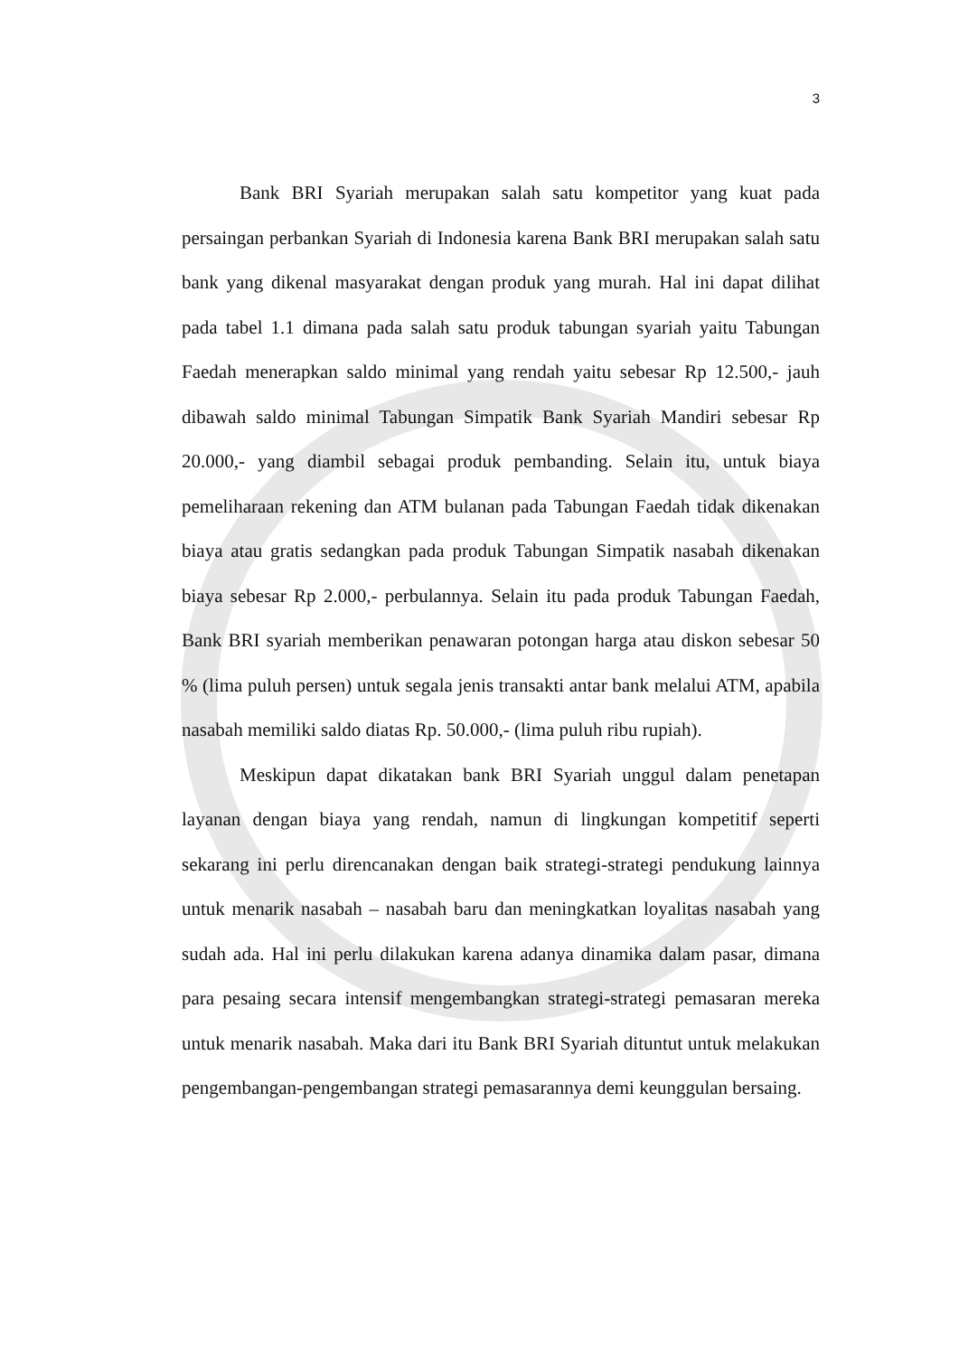3
Bank BRI Syariah merupakan salah satu kompetitor yang kuat pada persaingan perbankan Syariah di Indonesia karena Bank BRI merupakan salah satu bank yang dikenal masyarakat dengan produk yang murah. Hal ini dapat dilihat pada tabel 1.1 dimana pada salah satu produk tabungan syariah yaitu Tabungan Faedah menerapkan saldo minimal yang rendah yaitu sebesar Rp 12.500,- jauh dibawah saldo minimal Tabungan Simpatik Bank Syariah Mandiri sebesar Rp 20.000,- yang diambil sebagai produk pembanding. Selain itu, untuk biaya pemeliharaan rekening dan ATM bulanan pada Tabungan Faedah tidak dikenakan biaya atau gratis sedangkan pada produk Tabungan Simpatik nasabah dikenakan biaya sebesar Rp 2.000,- perbulannya. Selain itu pada produk Tabungan Faedah, Bank BRI syariah memberikan penawaran potongan harga atau diskon sebesar 50 % (lima puluh persen) untuk segala jenis transakti antar bank melalui ATM, apabila nasabah memiliki saldo diatas Rp. 50.000,- (lima puluh ribu rupiah).
Meskipun dapat dikatakan bank BRI Syariah unggul dalam penetapan layanan dengan biaya yang rendah, namun di lingkungan kompetitif seperti sekarang ini perlu direncanakan dengan baik strategi-strategi pendukung lainnya untuk menarik nasabah – nasabah baru dan meningkatkan loyalitas nasabah yang sudah ada. Hal ini perlu dilakukan karena adanya dinamika dalam pasar, dimana para pesaing secara intensif mengembangkan strategi-strategi pemasaran mereka untuk menarik nasabah. Maka dari itu Bank BRI Syariah dituntut untuk melakukan pengembangan-pengembangan strategi pemasarannya demi keunggulan bersaing.